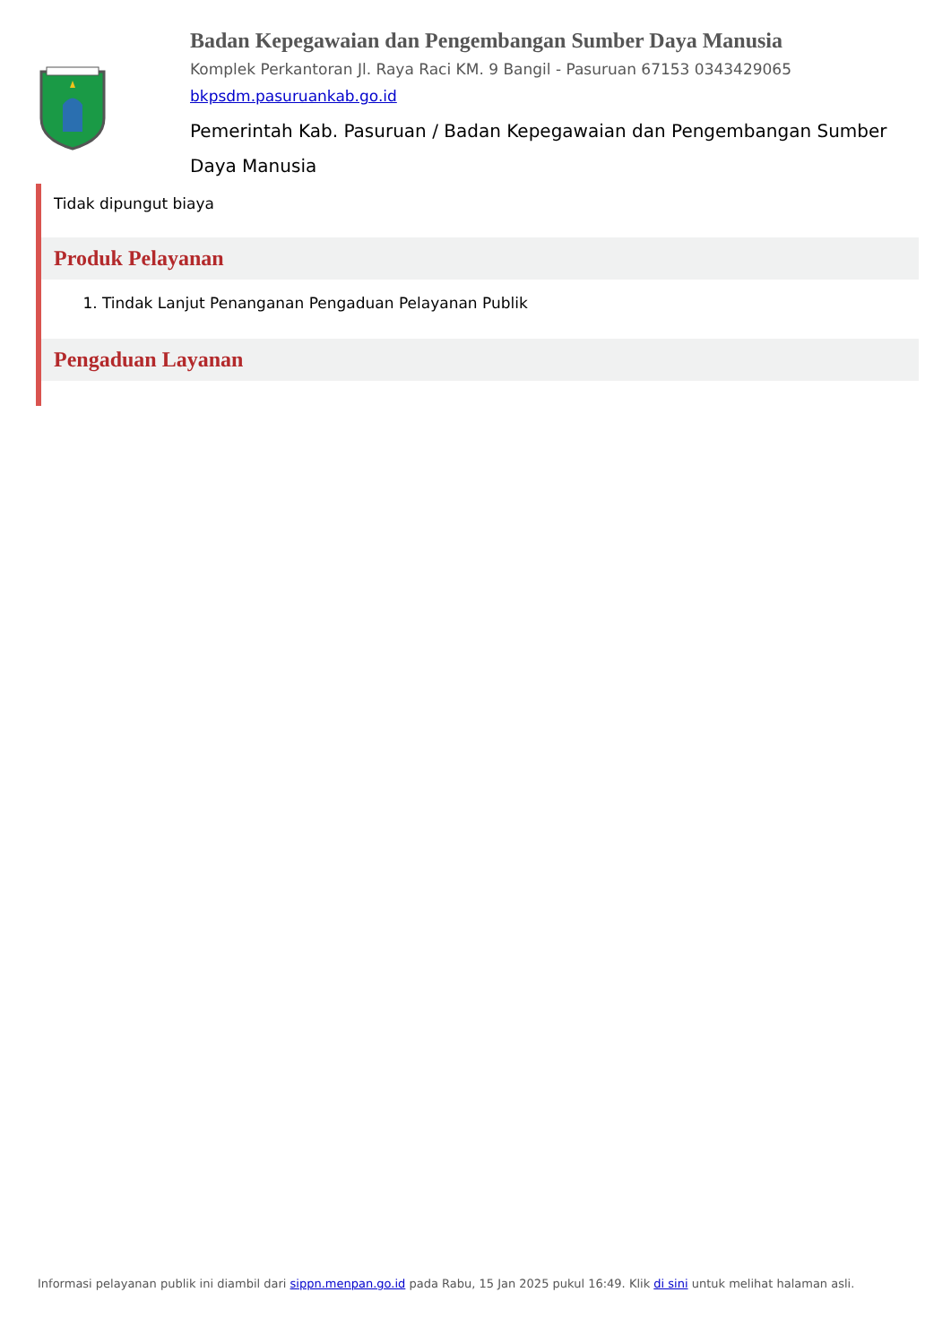Badan Kepegawaian dan Pengembangan Sumber Daya Manusia
Komplek Perkantoran Jl. Raya Raci KM. 9 Bangil - Pasuruan 67153 0343429065
bkpsdm.pasuruankab.go.id
Pemerintah Kab. Pasuruan / Badan Kepegawaian dan Pengembangan Sumber Daya Manusia
Tidak dipungut biaya
Produk Pelayanan
1. Tindak Lanjut Penanganan Pengaduan Pelayanan Publik
Pengaduan Layanan
Informasi pelayanan publik ini diambil dari sippn.menpan.go.id pada Rabu, 15 Jan 2025 pukul 16:49. Klik di sini untuk melihat halaman asli.